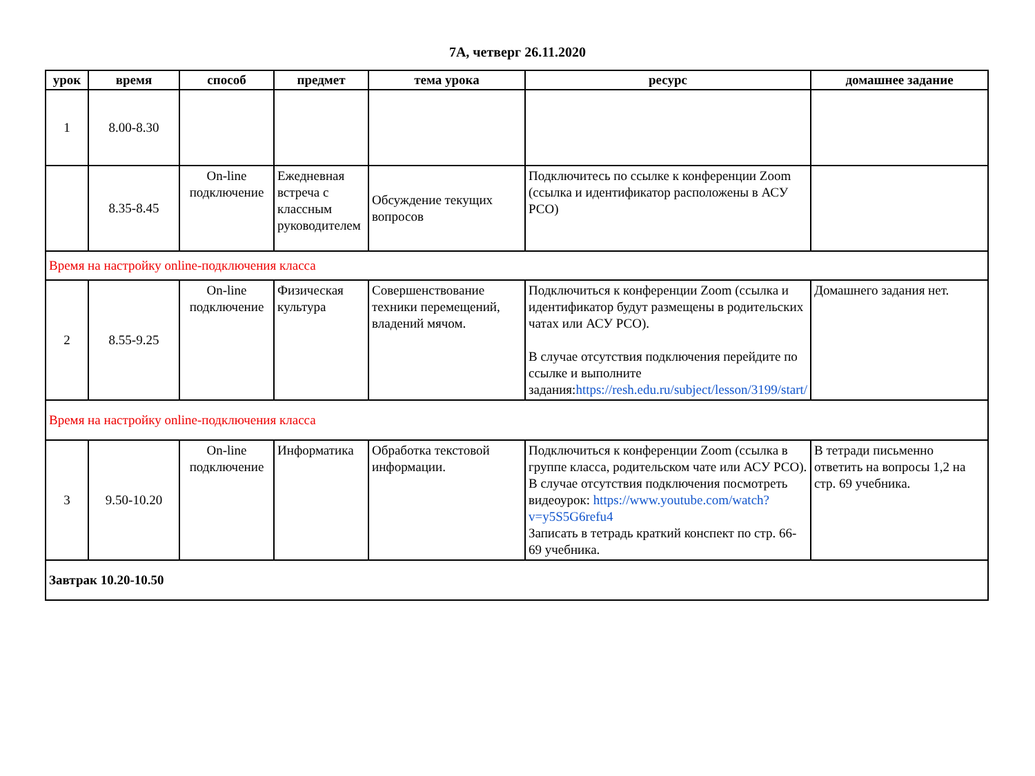7А, четверг 26.11.2020
| урок | время | способ | предмет | тема урока | ресурс | домашнее задание |
| --- | --- | --- | --- | --- | --- | --- |
| 1 | 8.00-8.30 | | | | | |
| | 8.35-8.45 | On-line подключение | Ежедневная встреча с классным руководителем | Обсуждение текущих вопросов | Подключитесь по ссылке к конференции Zoom (ссылка и идентификатор расположены в АСУ РСО) | |
| Время на настройку online-подключения класса | | | | | | |
| 2 | 8.55-9.25 | On-line подключение | Физическая культура | Совершенствование техники перемещений, владений мячом. | Подключиться к конференции Zoom (ссылка и идентификатор будут размещены в родительских чатах или АСУ РСО). В случае отсутствия подключения перейдите по ссылке и выполните задания: https://resh.edu.ru/subject/lesson/3199/start/ | Домашнего задания нет. |
| Время на настройку online-подключения класса | | | | | | |
| 3 | 9.50-10.20 | On-line подключение | Информатика | Обработка текстовой информации. | Подключиться к конференции Zoom (ссылка в группе класса, родительском чате или АСУ РСО). В случае отсутствия подключения посмотреть видеоурок: https://www.youtube.com/watch?v=y5S5G6refu4 Записать в тетрадь краткий конспект по стр. 66-69 учебника. | В тетради письменно ответить на вопросы 1,2 на стр. 69 учебника. |
| Завтрак 10.20-10.50 | | | | | | |